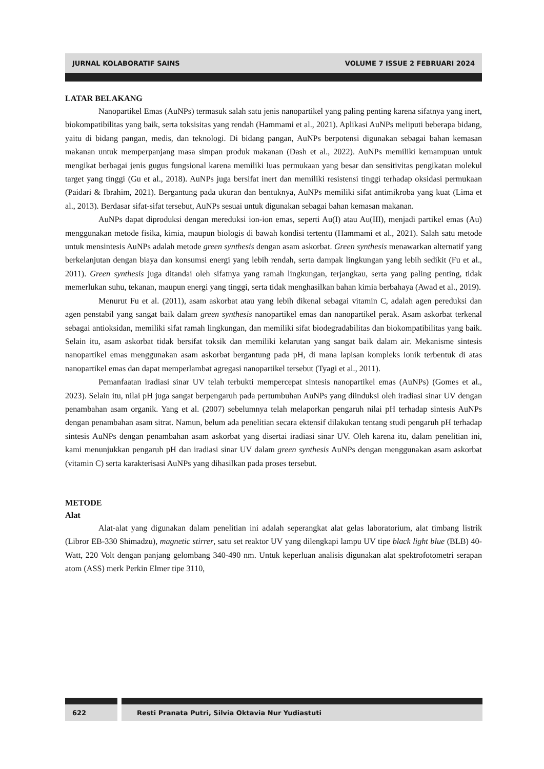JURNAL KOLABORATIF SAINS VOLUME 7 ISSUE 2 FEBRUARI 2024
LATAR BELAKANG
Nanopartikel Emas (AuNPs) termasuk salah satu jenis nanopartikel yang paling penting karena sifatnya yang inert, biokompatibilitas yang baik, serta toksisitas yang rendah (Hammami et al., 2021). Aplikasi AuNPs meliputi beberapa bidang, yaitu di bidang pangan, medis, dan teknologi. Di bidang pangan, AuNPs berpotensi digunakan sebagai bahan kemasan makanan untuk memperpanjang masa simpan produk makanan (Dash et al., 2022). AuNPs memiliki kemampuan untuk mengikat berbagai jenis gugus fungsional karena memiliki luas permukaan yang besar dan sensitivitas pengikatan molekul target yang tinggi (Gu et al., 2018). AuNPs juga bersifat inert dan memiliki resistensi tinggi terhadap oksidasi permukaan (Paidari & Ibrahim, 2021). Bergantung pada ukuran dan bentuknya, AuNPs memiliki sifat antimikroba yang kuat (Lima et al., 2013). Berdasar sifat-sifat tersebut, AuNPs sesuai untuk digunakan sebagai bahan kemasan makanan.
AuNPs dapat diproduksi dengan mereduksi ion-ion emas, seperti Au(I) atau Au(III), menjadi partikel emas (Au) menggunakan metode fisika, kimia, maupun biologis di bawah kondisi tertentu (Hammami et al., 2021). Salah satu metode untuk mensintesis AuNPs adalah metode green synthesis dengan asam askorbat. Green synthesis menawarkan alternatif yang berkelanjutan dengan biaya dan konsumsi energi yang lebih rendah, serta dampak lingkungan yang lebih sedikit (Fu et al., 2011). Green synthesis juga ditandai oleh sifatnya yang ramah lingkungan, terjangkau, serta yang paling penting, tidak memerlukan suhu, tekanan, maupun energi yang tinggi, serta tidak menghasilkan bahan kimia berbahaya (Awad et al., 2019).
Menurut Fu et al. (2011), asam askorbat atau yang lebih dikenal sebagai vitamin C, adalah agen pereduksi dan agen penstabil yang sangat baik dalam green synthesis nanopartikel emas dan nanopartikel perak. Asam askorbat terkenal sebagai antioksidan, memiliki sifat ramah lingkungan, dan memiliki sifat biodegradabilitas dan biokompatibilitas yang baik. Selain itu, asam askorbat tidak bersifat toksik dan memiliki kelarutan yang sangat baik dalam air. Mekanisme sintesis nanopartikel emas menggunakan asam askorbat bergantung pada pH, di mana lapisan kompleks ionik terbentuk di atas nanopartikel emas dan dapat memperlambat agregasi nanopartikel tersebut (Tyagi et al., 2011).
Pemanfaatan iradiasi sinar UV telah terbukti mempercepat sintesis nanopartikel emas (AuNPs) (Gomes et al., 2023). Selain itu, nilai pH juga sangat berpengaruh pada pertumbuhan AuNPs yang diinduksi oleh iradiasi sinar UV dengan penambahan asam organik. Yang et al. (2007) sebelumnya telah melaporkan pengaruh nilai pH terhadap sintesis AuNPs dengan penambahan asam sitrat. Namun, belum ada penelitian secara ektensif dilakukan tentang studi pengaruh pH terhadap sintesis AuNPs dengan penambahan asam askorbat yang disertai iradiasi sinar UV. Oleh karena itu, dalam penelitian ini, kami menunjukkan pengaruh pH dan iradiasi sinar UV dalam green synthesis AuNPs dengan menggunakan asam askorbat (vitamin C) serta karakterisasi AuNPs yang dihasilkan pada proses tersebut.
METODE
Alat
Alat-alat yang digunakan dalam penelitian ini adalah seperangkat alat gelas laboratorium, alat timbang listrik (Libror EB-330 Shimadzu), magnetic stirrer, satu set reaktor UV yang dilengkapi lampu UV tipe black light blue (BLB) 40-Watt, 220 Volt dengan panjang gelombang 340-490 nm. Untuk keperluan analisis digunakan alat spektrofotometri serapan atom (ASS) merk Perkin Elmer tipe 3110,
622 Resti Pranata Putri, Silvia Oktavia Nur Yudiastuti